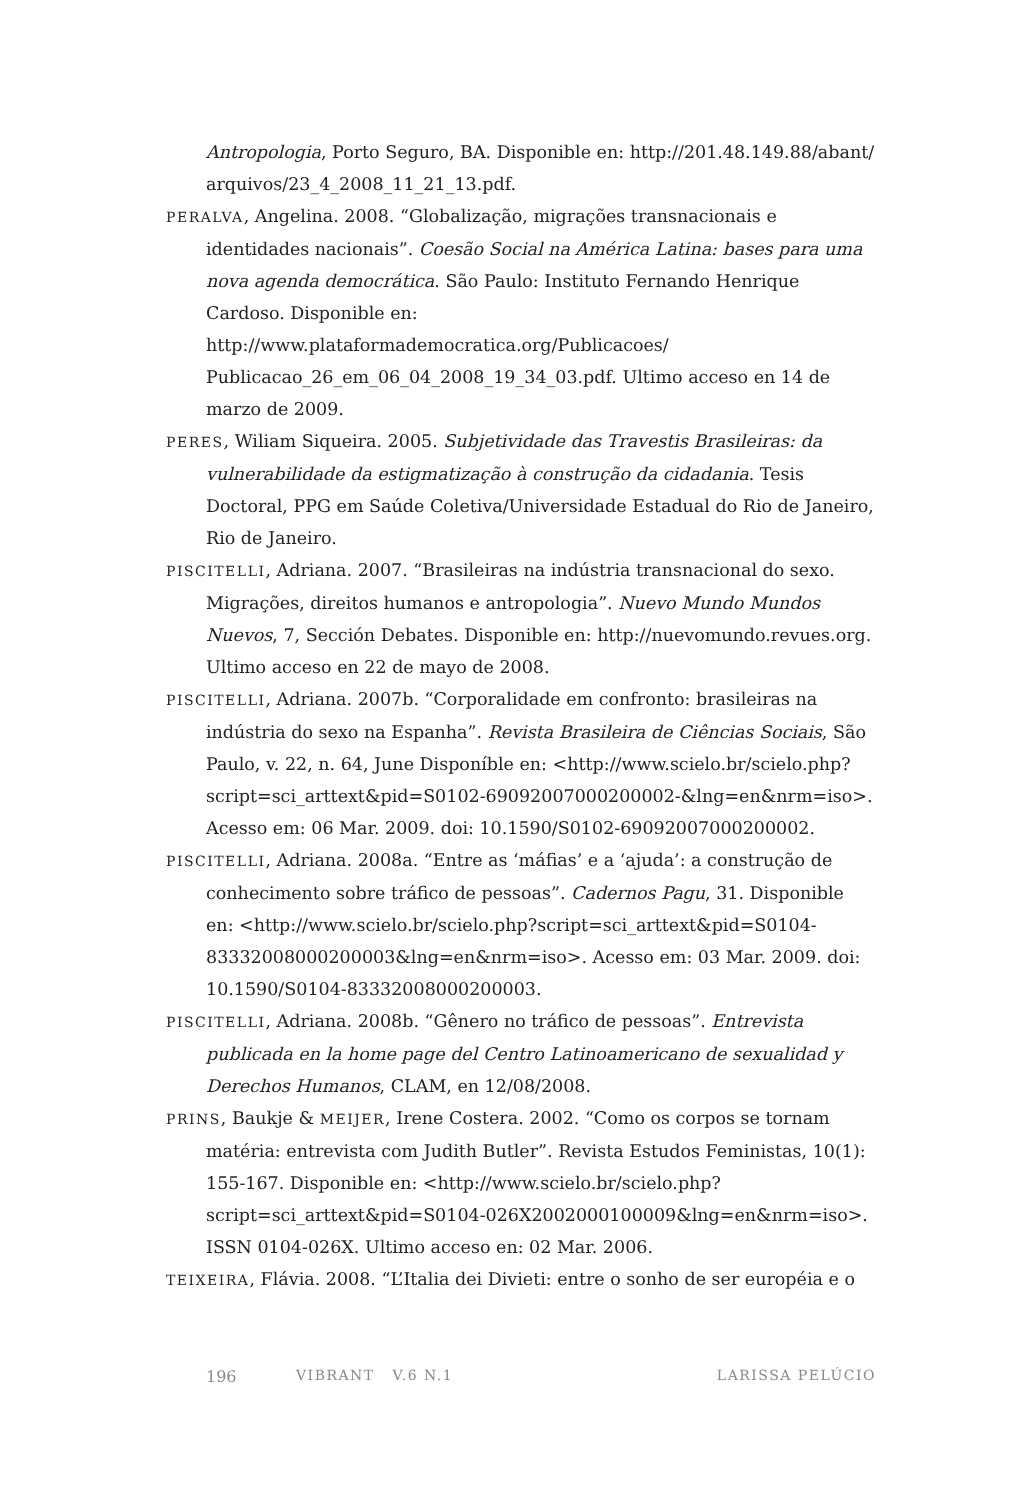Antropologia, Porto Seguro, BA. Disponible en: http://201.48.149.88/abant/ arquivos/23_4_2008_11_21_13.pdf.
PERALVA, Angelina. 2008. “Globalização, migrações transnacionais e identidades nacionais”. Coesão Social na América Latina: bases para uma nova agenda democrática. São Paulo: Instituto Fernando Henrique Cardoso. Disponible en: http://www.plataformademocratica.org/Publicacoes/ Publicacao_26_em_06_04_2008_19_34_03.pdf. Ultimo acceso en 14 de marzo de 2009.
PERES, Wiliam Siqueira. 2005. Subjetividade das Travestis Brasileiras: da vulnerabilidade da estigmatização à construção da cidadania. Tesis Doctoral, PPG em Saúde Coletiva/Universidade Estadual do Rio de Janeiro, Rio de Janeiro.
PISCITELLI, Adriana. 2007. “Brasileiras na indústria transnacional do sexo. Migrações, direitos humanos e antropologia”. Nuevo Mundo Mundos Nuevos, 7, Sección Debates. Disponible en: http://nuevomundo.revues.org. Ultimo acceso en 22 de mayo de 2008.
PISCITELLI, Adriana. 2007b. “Corporalidade em confronto: brasileiras na indústria do sexo na Espanha”. Revista Brasileira de Ciências Sociais, São Paulo, v. 22, n. 64, June Disponíble en: <http://www.scielo.br/scielo.php?script=sci_arttext&pid=S0102-69092007000200002-&lng=en&nrm=iso>. Acesso em: 06 Mar. 2009. doi: 10.1590/S0102-69092007000200002.
PISCITELLI, Adriana. 2008a. “Entre as ‘máfias’ e a ‘ajuda’: a construção de conhecimento sobre tráfico de pessoas”. Cadernos Pagu, 31. Disponible en: <http://www.scielo.br/scielo.php?script=sci_arttext&pid=S0104-83332008000200003&lng=en&nrm=iso>. Acesso em: 03 Mar. 2009. doi: 10.1590/S0104-83332008000200003.
PISCITELLI, Adriana. 2008b. “Gênero no tráfico de pessoas”. Entrevista publicada en la home page del Centro Latinoamericano de sexualidad y Derechos Humanos, CLAM, en 12/08/2008.
PRINS, Baukje & MEIJER, Irene Costera. 2002. “Como os corpos se tornam matéria: entrevista com Judith Butler”. Revista Estudos Feministas, 10(1): 155-167. Disponible en: <http://www.scielo.br/scielo.php?script=sci_arttext&pid=S0104-026X2002000100009&lng=en&nrm=iso>. ISSN 0104-026X. Ultimo acceso en: 02 Mar. 2006.
TEIXEIRA, Flávia. 2008. “L’Italia dei Divieti: entre o sonho de ser européia e o
196 VIBRANT V.6 N.1 LARISSA PELÚCIO